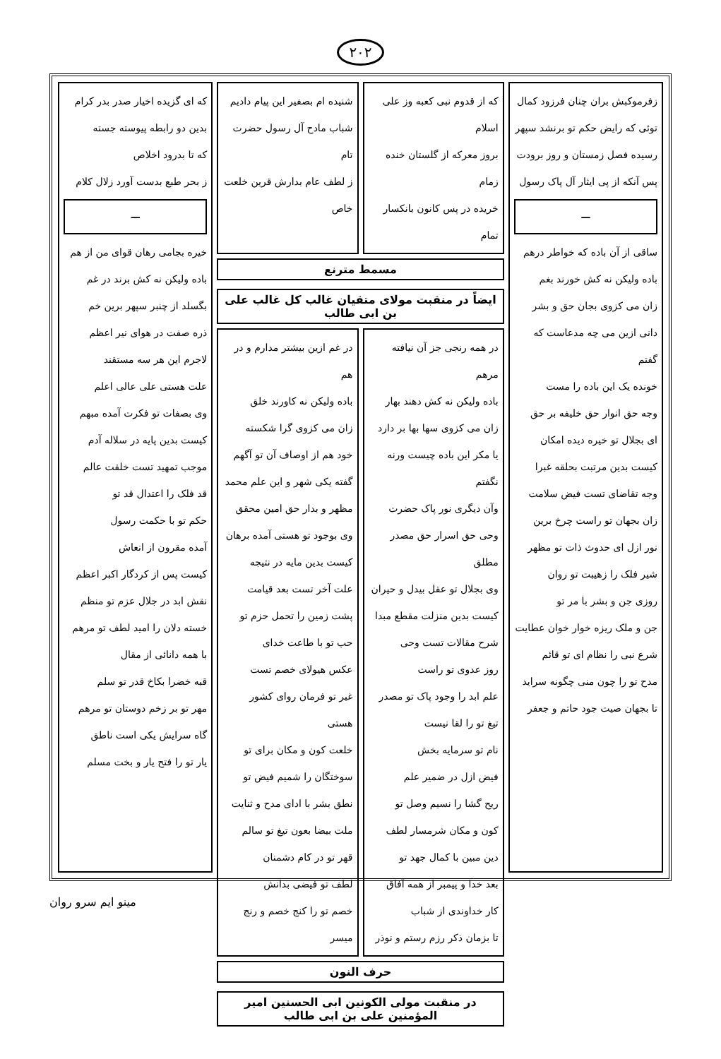۲۰۲
زفرموکبش بران چنان فرزود کمال
توئی که رایض حکم تو برنشد سپهر
رسیده فصل زمستان و روز برودت
پس آنکه از پی ایثار آل پاک رسول
—
ساقی از آن باده که خواطر درهم
باده ولیکن نه کش خورند بغم
زان می کزوی بجان حق و بشر
دانی ازین می چه مدعاست که گفتم
خونده یک این باده را مست
وجه حق انوار حق خلیفه بر حق
ای بجلال تو خیره دیده امکان
کیست بدین مرتبت بحلقه غبرا
وجه تقاضای تست فیض سلامت
زان بجهان تو راست چرخ برین
نور ازل ای حدوث ذات تو مظهر
شیر فلک را زهیبت تو روان
روزی جن و بشر با مر تو
جن و ملک ریزه خوار خوان عطایت
شرع نبی را نظام ای تو قائم
مدح تو را چون منی چگونه سراید
تا بجهان صیت جود حاتم و جعفر
که از قدوم نبی کعبه وز علی اسلام
بروز معرکه از گلستان خنده زمام
خریده در پس کانون بانکسار تمام
شنیده ام بصفیر این پیام دادیم
شباب مادح آل رسول حضرت تام
ز لطف عام بدارش قرین خلعت خاص
مسمط مترنع
ایضاً در منقبت مولای متقیان غالب کل غالب علی بن ابی طالب
در همه رنجی جز آن نیافته مرهم
باده ولیکن نه کش دهند بهار
زان می کزوی سها بها بر دارد
یا مکر این باده چیست ورنه نگفتم
وآن دیگری نور پاک حضرت
وحی حق اسرار حق مصدر مطلق
وی بجلال تو عقل بیدل و حیران
کیست بدین منزلت مقطع مبدا
شرح مقالات تست وحی
روز عدوی تو راست
علم ابد را وجود پاک تو مصدر
تیغ تو را لقا نیست
نام تو سرمایه بخش
فیض ازل در ضمیر علم
ریح گشا را نسیم وصل تو
کون و مکان شرمسار لطف
دین مبین با کمال جهد تو
بعد خدا و پیمبر از همه آفاق
کار خداوندی از شباب
تا بزمان ذکر رزم رستم و نوذر
در غم ازین بیشتر مدارم و در هم
باده ولیکن نه کاورند خلق
زان می کزوی گرا شکسته
خود هم از اوصاف آن تو آگهم
گفته یکی شهر و این علم محمد
مظهر و بدار حق امین محقق
وی بوجود تو هستی آمده برهان
کیست بدین مایه در نتیجه
علت آخر تست بعد قیامت
پشت زمین را تحمل حزم تو
حب تو با طاعت خدای
عکس هیولای خصم تست
غیر تو فرمان روای کشور هستی
خلعت کون و مکان برای تو
سوختگان را شمیم فیض تو
نطق بشر با ادای مدح و ثنایت
ملت بیضا بعون تیغ تو سالم
قهر تو در کام دشمنان
لطف تو فیضی بدانش
خصم تو را کنج خصم و رنج میسر
حرف النون
در منقبت مولی الکونین ابی الحسنین امیر المؤمنین علی بن ابی طالب
که ای گزیده اخیار صدر بدر کرام
بدین دو رابطه پیوسته جسته
که تا بدرود اخلاص
ز بحر طبع بدست آورد زلال کلام
—
خیره بجامی رهان قوای من از هم
باده ولیکن نه کش برند در غم
بگسلد از چنبر سپهر برین خم
ذره صفت در هوای نیر اعظم
لاجرم این هر سه مستقند
علت هستی علی عالی اعلم
وی بصفات تو فکرت آمده مبهم
کیست بدین پایه در سلاله آدم
موجب تمهید تست خلقت عالم
قد فلک را اعتدال قد تو
حکم تو با حکمت رسول
آمده مقرون از انعاش
کیست پس از کردگار اکبر اعظم
نقش ابد در جلال عزم تو منظم
خسته دلان را امید لطف تو مرهم
با همه دانائی از مقال
قبه خضرا بکاخ قدر تو سلم
مهر تو بر زخم دوستان تو مرهم
گاه سرایش یکی است ناطق
یار تو را فتح یار و بخت مسلم
مینو ایم سرو روان